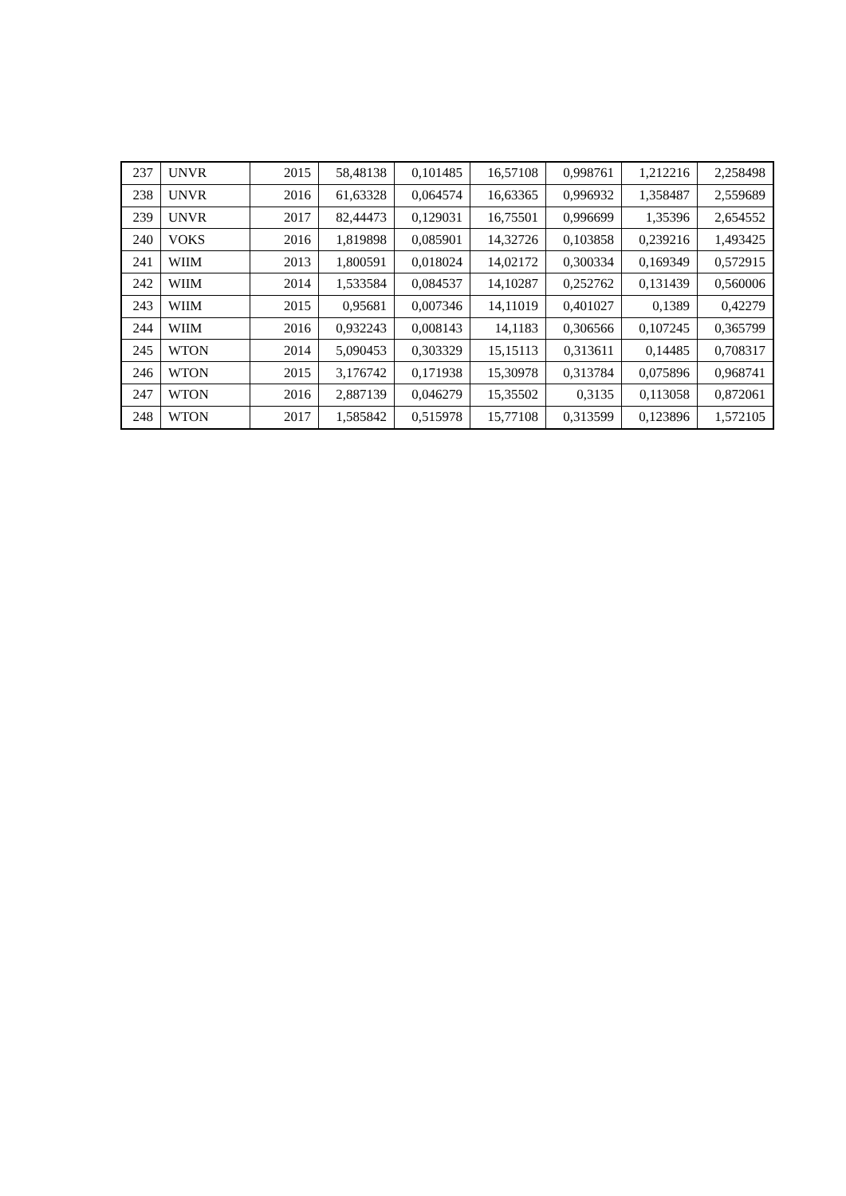| 237 | UNVR | 2015 | 58,48138 | 0,101485 | 16,57108 | 0,998761 | 1,212216 | 2,258498 |
| 238 | UNVR | 2016 | 61,63328 | 0,064574 | 16,63365 | 0,996932 | 1,358487 | 2,559689 |
| 239 | UNVR | 2017 | 82,44473 | 0,129031 | 16,75501 | 0,996699 | 1,35396 | 2,654552 |
| 240 | VOKS | 2016 | 1,819898 | 0,085901 | 14,32726 | 0,103858 | 0,239216 | 1,493425 |
| 241 | WIIM | 2013 | 1,800591 | 0,018024 | 14,02172 | 0,300334 | 0,169349 | 0,572915 |
| 242 | WIIM | 2014 | 1,533584 | 0,084537 | 14,10287 | 0,252762 | 0,131439 | 0,560006 |
| 243 | WIIM | 2015 | 0,95681 | 0,007346 | 14,11019 | 0,401027 | 0,1389 | 0,42279 |
| 244 | WIIM | 2016 | 0,932243 | 0,008143 | 14,1183 | 0,306566 | 0,107245 | 0,365799 |
| 245 | WTON | 2014 | 5,090453 | 0,303329 | 15,15113 | 0,313611 | 0,14485 | 0,708317 |
| 246 | WTON | 2015 | 3,176742 | 0,171938 | 15,30978 | 0,313784 | 0,075896 | 0,968741 |
| 247 | WTON | 2016 | 2,887139 | 0,046279 | 15,35502 | 0,3135 | 0,113058 | 0,872061 |
| 248 | WTON | 2017 | 1,585842 | 0,515978 | 15,77108 | 0,313599 | 0,123896 | 1,572105 |